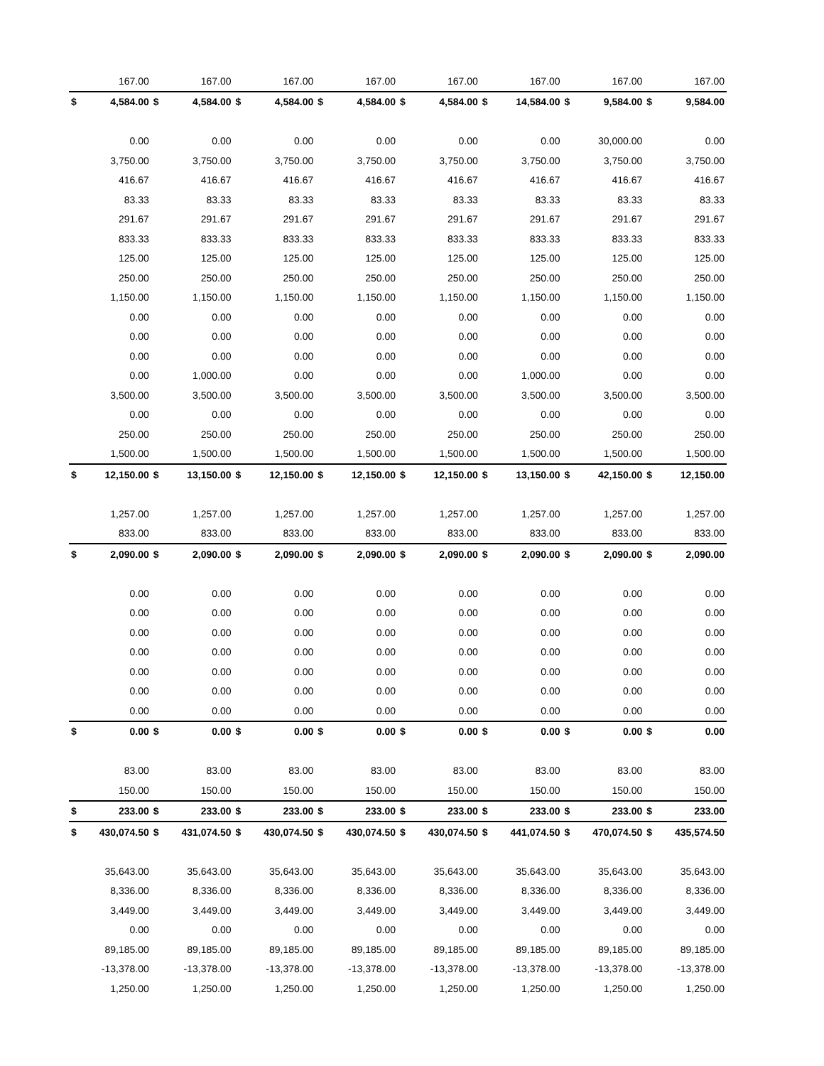| | 167.00 | | 167.00 | | 167.00 | | 167.00 | | 167.00 | | 167.00 | | 167.00 | | 167.00 |
| $ | 4,584.00 | $ | 4,584.00 | $ | 4,584.00 | $ | 4,584.00 | $ | 4,584.00 | $ | 14,584.00 | $ | 9,584.00 | $ | 9,584.00 |
| | 0.00 | | 0.00 | | 0.00 | | 0.00 | | 0.00 | | 0.00 | | 30,000.00 | | 0.00 |
| | 3,750.00 | | 3,750.00 | | 3,750.00 | | 3,750.00 | | 3,750.00 | | 3,750.00 | | 3,750.00 | | 3,750.00 |
| | 416.67 | | 416.67 | | 416.67 | | 416.67 | | 416.67 | | 416.67 | | 416.67 | | 416.67 |
| | 83.33 | | 83.33 | | 83.33 | | 83.33 | | 83.33 | | 83.33 | | 83.33 | | 83.33 |
| | 291.67 | | 291.67 | | 291.67 | | 291.67 | | 291.67 | | 291.67 | | 291.67 | | 291.67 |
| | 833.33 | | 833.33 | | 833.33 | | 833.33 | | 833.33 | | 833.33 | | 833.33 | | 833.33 |
| | 125.00 | | 125.00 | | 125.00 | | 125.00 | | 125.00 | | 125.00 | | 125.00 | | 125.00 |
| | 250.00 | | 250.00 | | 250.00 | | 250.00 | | 250.00 | | 250.00 | | 250.00 | | 250.00 |
| | 1,150.00 | | 1,150.00 | | 1,150.00 | | 1,150.00 | | 1,150.00 | | 1,150.00 | | 1,150.00 | | 1,150.00 |
| | 0.00 | | 0.00 | | 0.00 | | 0.00 | | 0.00 | | 0.00 | | 0.00 | | 0.00 |
| | 0.00 | | 0.00 | | 0.00 | | 0.00 | | 0.00 | | 0.00 | | 0.00 | | 0.00 |
| | 0.00 | | 0.00 | | 0.00 | | 0.00 | | 0.00 | | 0.00 | | 0.00 | | 0.00 |
| | 0.00 | | 1,000.00 | | 0.00 | | 0.00 | | 0.00 | | 1,000.00 | | 0.00 | | 0.00 |
| | 3,500.00 | | 3,500.00 | | 3,500.00 | | 3,500.00 | | 3,500.00 | | 3,500.00 | | 3,500.00 | | 3,500.00 |
| | 0.00 | | 0.00 | | 0.00 | | 0.00 | | 0.00 | | 0.00 | | 0.00 | | 0.00 |
| | 250.00 | | 250.00 | | 250.00 | | 250.00 | | 250.00 | | 250.00 | | 250.00 | | 250.00 |
| | 1,500.00 | | 1,500.00 | | 1,500.00 | | 1,500.00 | | 1,500.00 | | 1,500.00 | | 1,500.00 | | 1,500.00 |
| $ | 12,150.00 | $ | 13,150.00 | $ | 12,150.00 | $ | 12,150.00 | $ | 12,150.00 | $ | 13,150.00 | $ | 42,150.00 | $ | 12,150.00 |
| | 1,257.00 | | 1,257.00 | | 1,257.00 | | 1,257.00 | | 1,257.00 | | 1,257.00 | | 1,257.00 | | 1,257.00 |
| | 833.00 | | 833.00 | | 833.00 | | 833.00 | | 833.00 | | 833.00 | | 833.00 | | 833.00 |
| $ | 2,090.00 | $ | 2,090.00 | $ | 2,090.00 | $ | 2,090.00 | $ | 2,090.00 | $ | 2,090.00 | $ | 2,090.00 | $ | 2,090.00 |
| | 0.00 | | 0.00 | | 0.00 | | 0.00 | | 0.00 | | 0.00 | | 0.00 | | 0.00 |
| | 0.00 | | 0.00 | | 0.00 | | 0.00 | | 0.00 | | 0.00 | | 0.00 | | 0.00 |
| | 0.00 | | 0.00 | | 0.00 | | 0.00 | | 0.00 | | 0.00 | | 0.00 | | 0.00 |
| | 0.00 | | 0.00 | | 0.00 | | 0.00 | | 0.00 | | 0.00 | | 0.00 | | 0.00 |
| | 0.00 | | 0.00 | | 0.00 | | 0.00 | | 0.00 | | 0.00 | | 0.00 | | 0.00 |
| | 0.00 | | 0.00 | | 0.00 | | 0.00 | | 0.00 | | 0.00 | | 0.00 | | 0.00 |
| | 0.00 | | 0.00 | | 0.00 | | 0.00 | | 0.00 | | 0.00 | | 0.00 | | 0.00 |
| $ | 0.00 | $ | 0.00 | $ | 0.00 | $ | 0.00 | $ | 0.00 | $ | 0.00 | $ | 0.00 | $ | 0.00 |
| | 83.00 | | 83.00 | | 83.00 | | 83.00 | | 83.00 | | 83.00 | | 83.00 | | 83.00 |
| | 150.00 | | 150.00 | | 150.00 | | 150.00 | | 150.00 | | 150.00 | | 150.00 | | 150.00 |
| $ | 233.00 | $ | 233.00 | $ | 233.00 | $ | 233.00 | $ | 233.00 | $ | 233.00 | $ | 233.00 | $ | 233.00 |
| $ | 430,074.50 | $ | 431,074.50 | $ | 430,074.50 | $ | 430,074.50 | $ | 430,074.50 | $ | 441,074.50 | $ | 470,074.50 | $ | 435,574.50 |
| | 35,643.00 | | 35,643.00 | | 35,643.00 | | 35,643.00 | | 35,643.00 | | 35,643.00 | | 35,643.00 | | 35,643.00 |
| | 8,336.00 | | 8,336.00 | | 8,336.00 | | 8,336.00 | | 8,336.00 | | 8,336.00 | | 8,336.00 | | 8,336.00 |
| | 3,449.00 | | 3,449.00 | | 3,449.00 | | 3,449.00 | | 3,449.00 | | 3,449.00 | | 3,449.00 | | 3,449.00 |
| | 0.00 | | 0.00 | | 0.00 | | 0.00 | | 0.00 | | 0.00 | | 0.00 | | 0.00 |
| | 89,185.00 | | 89,185.00 | | 89,185.00 | | 89,185.00 | | 89,185.00 | | 89,185.00 | | 89,185.00 | | 89,185.00 |
| | -13,378.00 | | -13,378.00 | | -13,378.00 | | -13,378.00 | | -13,378.00 | | -13,378.00 | | -13,378.00 | | -13,378.00 |
| | 1,250.00 | | 1,250.00 | | 1,250.00 | | 1,250.00 | | 1,250.00 | | 1,250.00 | | 1,250.00 | | 1,250.00 |